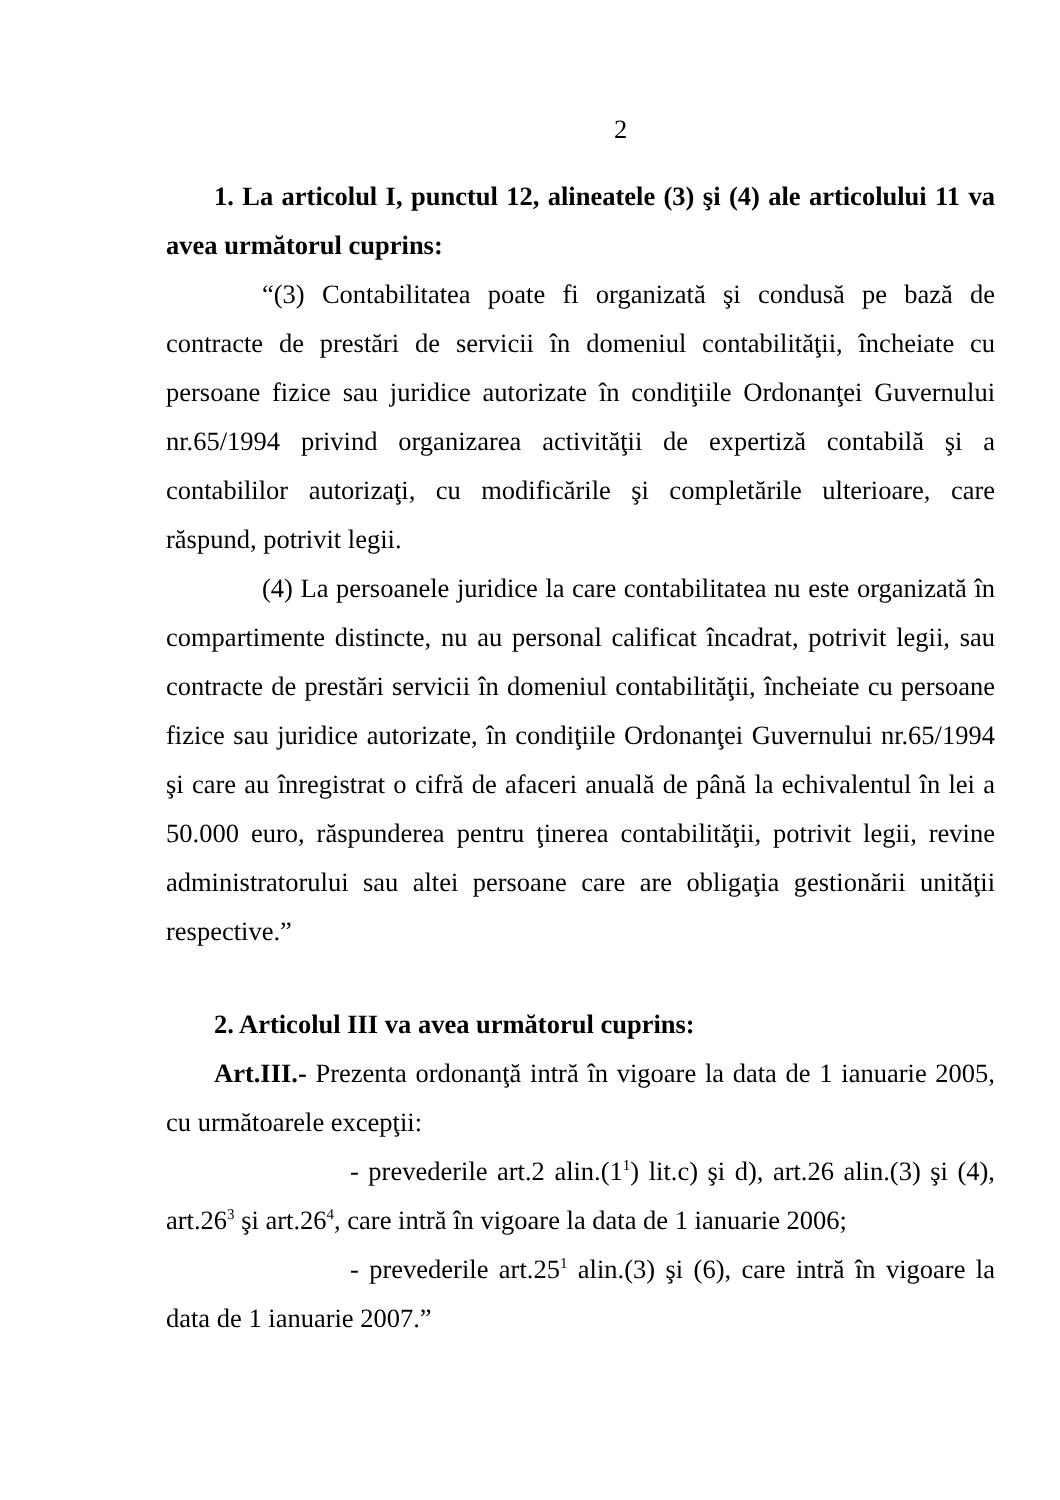2
1. La articolul I, punctul 12, alineatele (3) şi (4) ale articolului 11 va avea următorul cuprins:
“(3) Contabilitatea poate fi organizată şi condusă pe bază de contracte de prestări de servicii în domeniul contabilităţii, încheiate cu persoane fizice sau juridice autorizate în condiţiile Ordonanţei Guvernului nr.65/1994 privind organizarea activităţii de expertiză contabilă şi a contabililor autorizaţi, cu modificările şi completările ulterioare, care răspund, potrivit legii.
(4) La persoanele juridice la care contabilitatea nu este organizată în compartimente distincte, nu au personal calificat încadrat, potrivit legii, sau contracte de prestări servicii în domeniul contabilităţii, încheiate cu persoane fizice sau juridice autorizate, în condiţiile Ordonanţei Guvernului nr.65/1994 şi care au înregistrat o cifră de afaceri anuală de până la echivalentul în lei a 50.000 euro, răspunderea pentru ţinerea contabilităţii, potrivit legii, revine administratorului sau altei persoane care are obligaţia gestionării unităţii respective.”
2. Articolul III va avea următorul cuprins:
Art.III.- Prezenta ordonanţă intră în vigoare la data de 1 ianuarie 2005, cu următoarele excepţii:
- prevederile art.2 alin.(1<sup>1</sup>) lit.c) şi d), art.26 alin.(3) şi (4), art.26<sup>3</sup> şi art.26<sup>4</sup>, care intră în vigoare la data de 1 ianuarie 2006;
- prevederile art.25<sup>1</sup> alin.(3) şi (6), care intră în vigoare la data de 1 ianuarie 2007.”